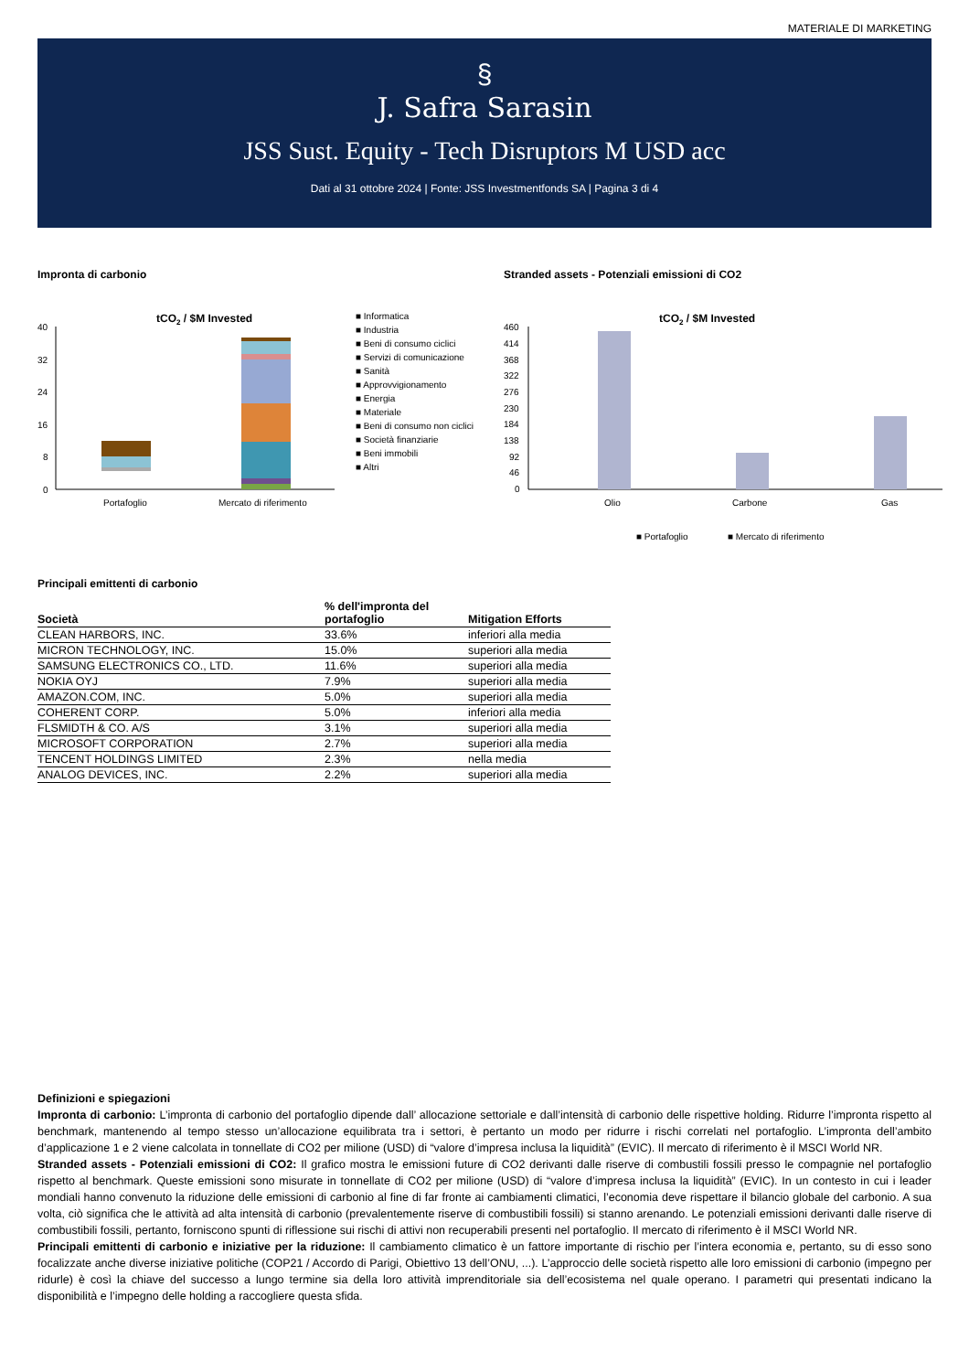MATERIALE DI MARKETING
§
J. Safra Sarasin
JSS Sust. Equity - Tech Disruptors M USD acc
Dati al 31 ottobre 2024 | Fonte: JSS Investmentfonds SA | Pagina 3 di 4
Impronta di carbonio
tCO2 / $M Invested
40
32
24
16
8
0
Portafoglio
Mercato di riferimento
■ Informatica
■ Industria
■ Beni di consumo ciclici
■ Servizi di comunicazione
■ Sanità
■ Approvvigionamento
■ Energia
■ Materiale
■ Beni di consumo non ciclici
■ Società finanziarie
■ Beni immobili
■ Altri
Stranded assets - Potenziali emissioni di CO2
tCO2 / $M Invested
460
414
368
322
276
230
184
138
92
46
0
Olio
Carbone
Gas
■ Portafoglio
■ Mercato di riferimento
Principali emittenti di carbonio
| Società | % dell'impronta del portafoglio | Mitigation Efforts |
| --- | --- | --- |
| CLEAN HARBORS, INC. | 33.6% | inferiori alla media |
| MICRON TECHNOLOGY, INC. | 15.0% | superiori alla media |
| SAMSUNG ELECTRONICS CO., LTD. | 11.6% | superiori alla media |
| NOKIA OYJ | 7.9% | superiori alla media |
| AMAZON.COM, INC. | 5.0% | superiori alla media |
| COHERENT CORP. | 5.0% | inferiori alla media |
| FLSMIDTH & CO. A/S | 3.1% | superiori alla media |
| MICROSOFT CORPORATION | 2.7% | superiori alla media |
| TENCENT HOLDINGS LIMITED | 2.3% | nella media |
| ANALOG DEVICES, INC. | 2.2% | superiori alla media |
Definizioni e spiegazioni
Impronta di carbonio: L’impronta di carbonio del portafoglio dipende dall’ allocazione settoriale e dall’intensità di carbonio delle rispettive holding. Ridurre l’impronta rispetto al benchmark, mantenendo al tempo stesso un’allocazione equilibrata tra i settori, è pertanto un modo per ridurre i rischi correlati nel portafoglio. L’impronta dell’ambito d’applicazione 1 e 2 viene calcolata in tonnellate di CO2 per milione (USD) di “valore d’impresa inclusa la liquidità” (EVIC). Il mercato di riferimento è il MSCI World NR.
Stranded assets - Potenziali emissioni di CO2: Il grafico mostra le emissioni future di CO2 derivanti dalle riserve di combustili fossili presso le compagnie nel portafoglio rispetto al benchmark. Queste emissioni sono misurate in tonnellate di CO2 per milione (USD) di “valore d’impresa inclusa la liquidità” (EVIC). In un contesto in cui i leader mondiali hanno convenuto la riduzione delle emissioni di carbonio al fine di far fronte ai cambiamenti climatici, l’economia deve rispettare il bilancio globale del carbonio. A sua volta, ciò significa che le attività ad alta intensità di carbonio (prevalentemente riserve di combustibili fossili) si stanno arenando. Le potenziali emissioni derivanti dalle riserve di combustibili fossili, pertanto, forniscono spunti di riflessione sui rischi di attivi non recuperabili presenti nel portafoglio. Il mercato di riferimento è il MSCI World NR.
Principali emittenti di carbonio e iniziative per la riduzione: Il cambiamento climatico è un fattore importante di rischio per l’intera economia e, pertanto, su di esso sono focalizzate anche diverse iniziative politiche (COP21 / Accordo di Parigi, Obiettivo 13 dell’ONU, ...). L’approccio delle società rispetto alle loro emissioni di carbonio (impegno per ridurle) è così la chiave del successo a lungo termine sia della loro attività imprenditoriale sia dell’ecosistema nel quale operano. I parametri qui presentati indicano la disponibilità e l’impegno delle holding a raccogliere questa sfida.